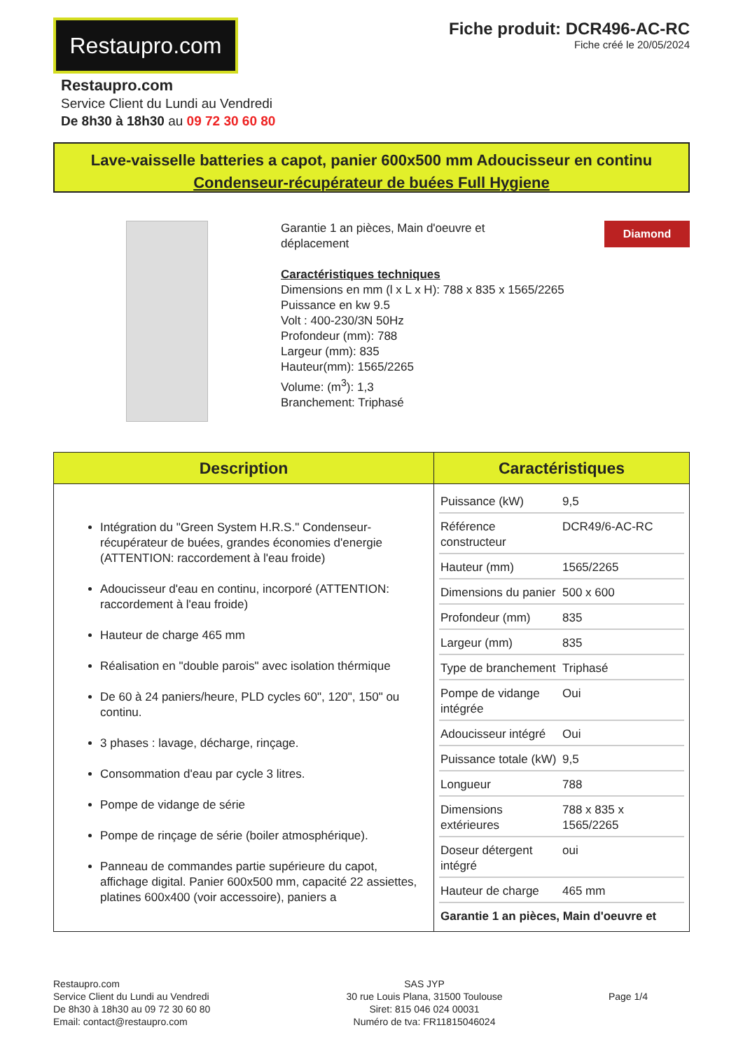Restaupro.com
Fiche produit: DCR496-AC-RC
Fiche créé le 20/05/2024
Restaupro.com
Service Client du Lundi au Vendredi
De 8h30 à 18h30 au 09 72 30 60 80
Lave-vaisselle batteries a capot, panier 600x500 mm Adoucisseur en continu
Condenseur-récupérateur de buées Full Hygiene
Garantie 1 an pièces, Main d'oeuvre et
déplacement
Caractéristiques techniques
Dimensions en mm (l x L x H): 788 x 835 x 1565/2265
Puissance en kw 9.5
Volt : 400-230/3N 50Hz
Profondeur (mm): 788
Largeur (mm): 835
Hauteur(mm): 1565/2265
Volume: (m<sup>3</sup>): 1,3
Branchement: Triphasé
Diamond
| Description | Caractéristiques |
| --- | --- |
| Intégration du "Green System H.R.S." Condenseur-récupérateur de buées, grandes économies d'energie (ATTENTION: raccordement à l'eau froide) Adoucisseur d'eau en continu, incorporé (ATTENTION: raccordement à l'eau froide) Hauteur de charge 465 mm Réalisation en "double parois" avec isolation thérmique De 60 à 24 paniers/heure, PLD cycles 60", 120", 150" ou continu. 3 phases : lavage, décharge, rinçage. Consommation d'eau par cycle 3 litres. Pompe de vidange de série Pompe de rinçage de série (boiler atmosphérique). Panneau de commandes partie supérieure du capot, affichage digital. Panier 600x500 mm, capacité 22 assiettes, platines 600x400 (voir accessoire), paniers a | / Puissance (kW) / 9,5 / / Référence constructeur / DCR49/6-AC-RC / / Hauteur (mm) / 1565/2265 / / Dimensions du panier / 500 x 600 / / Profondeur (mm) / 835 / / Largeur (mm) / 835 / / Type de branchement / Triphasé / / Pompe de vidange intégrée / Oui / / Adoucisseur intégré / Oui / / Puissance totale (kW) / 9,5 / / Longueur / 788 / / Dimensions extérieures / 788 x 835 x 1565/2265 / / Doseur détergent intégré / oui / / Hauteur de charge / 465 mm / / Garantie 1 an pièces, Main d'oeuvre et / / |
Restaupro.com
Service Client du Lundi au Vendredi
De 8h30 à 18h30 au 09 72 30 60 80
Email: contact@restaupro.com
SAS JYP
30 rue Louis Plana, 31500 Toulouse
Siret: 815 046 024 00031
Numéro de tva: FR11815046024
Page 1/4